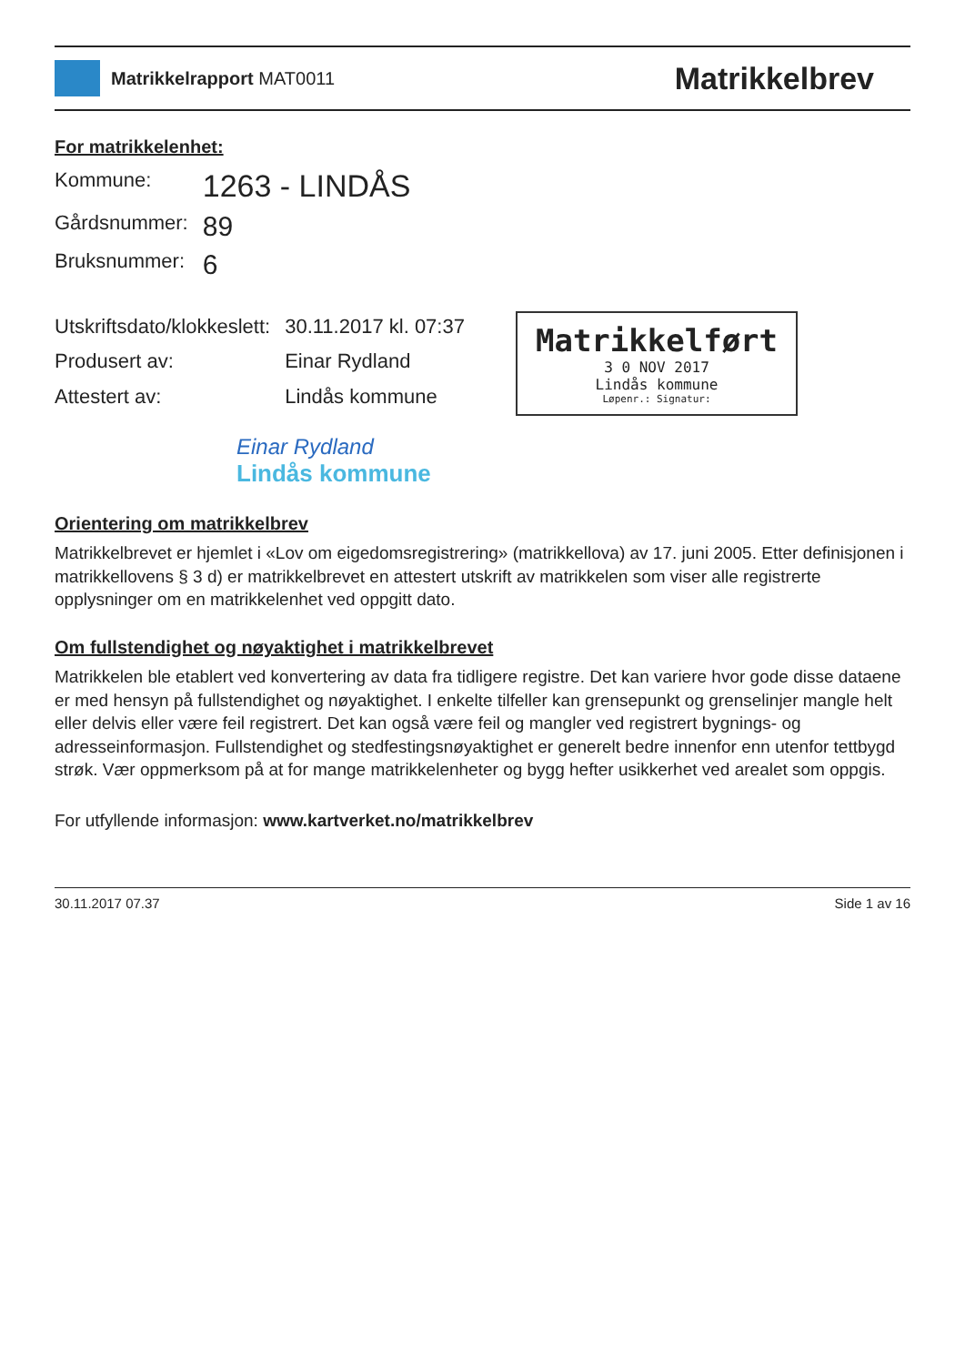Matrikkelrapport MAT0011
Matrikkelbrev
For matrikkelenhet:
| Kommune: | 1263 - LINDÅS |
| Gårdsnummer: | 89 |
| Bruksnummer: | 6 |
| Utskriftsdato/klokkeslett: | 30.11.2017 kl. 07:37 |
| Produsert av: | Einar Rydland |
| Attestert av: | Lindås kommune |
Matrikkelført
3 0 NOV 2017
Lindås kommune
Løpenr.: Signatur:
Einar Rydland
Lindås kommune
Orientering om matrikkelbrev
Matrikkelbrevet er hjemlet i «Lov om eigedomsregistrering» (matrikkellova) av 17. juni 2005. Etter definisjonen i matrikkellovens § 3 d) er matrikkelbrevet en attestert utskrift av matrikkelen som viser alle registrerte opplysninger om en matrikkelenhet ved oppgitt dato.
Om fullstendighet og nøyaktighet i matrikkelbrevet
Matrikkelen ble etablert ved konvertering av data fra tidligere registre. Det kan variere hvor gode disse dataene er med hensyn på fullstendighet og nøyaktighet. I enkelte tilfeller kan grensepunkt og grenselinjer mangle helt eller delvis eller være feil registrert. Det kan også være feil og mangler ved registrert bygnings- og adresseinformasjon. Fullstendighet og stedfestingsnøyaktighet er generelt bedre innenfor enn utenfor tettbygd strøk. Vær oppmerksom på at for mange matrikkelenheter og bygg hefter usikkerhet ved arealet som oppgis.
For utfyllende informasjon: www.kartverket.no/matrikkelbrev
30.11.2017 07.37 Side 1 av 16